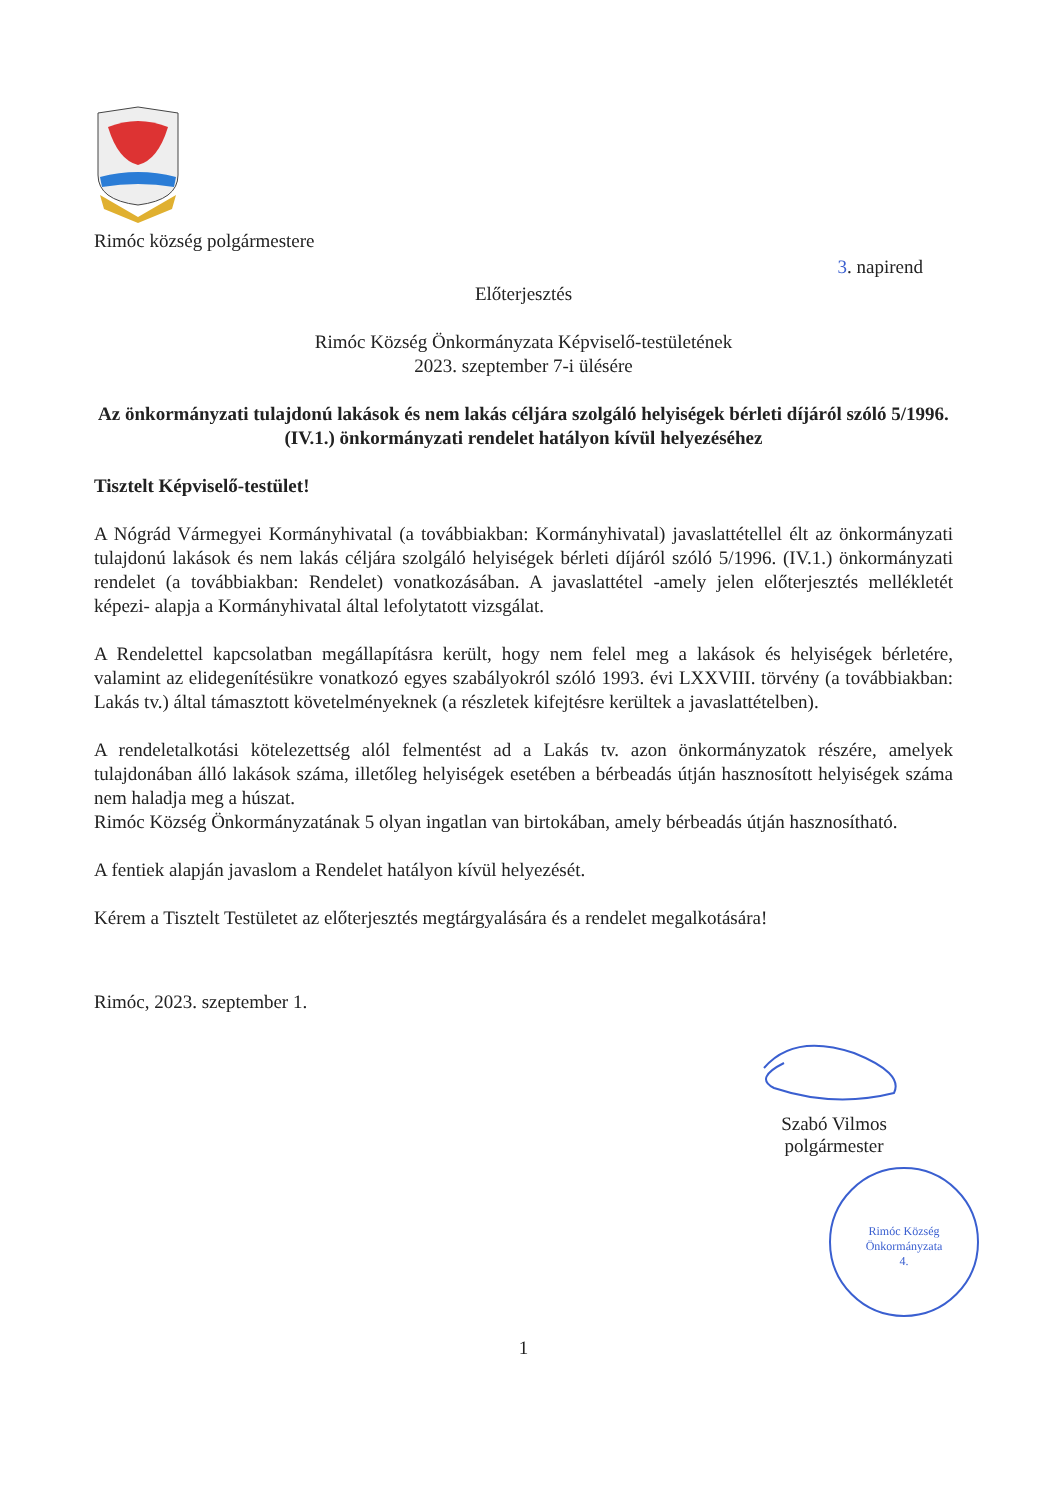Rimóc község polgármestere
3. napirend
Előterjesztés
Rimóc Község Önkormányzata Képviselő-testületének
2023. szeptember 7-i ülésére
Az önkormányzati tulajdonú lakások és nem lakás céljára szolgáló helyiségek bérleti díjáról szóló 5/1996. (IV.1.) önkormányzati rendelet hatályon kívül helyezéséhez
Tisztelt Képviselő-testület!
A Nógrád Vármegyei Kormányhivatal (a továbbiakban: Kormányhivatal) javaslattétellel élt az önkormányzati tulajdonú lakások és nem lakás céljára szolgáló helyiségek bérleti díjáról szóló 5/1996. (IV.1.) önkormányzati rendelet (a továbbiakban: Rendelet) vonatkozásában. A javaslattétel -amely jelen előterjesztés mellékletét képezi- alapja a Kormányhivatal által lefolytatott vizsgálat.
A Rendelettel kapcsolatban megállapításra került, hogy nem felel meg a lakások és helyiségek bérletére, valamint az elidegenítésükre vonatkozó egyes szabályokról szóló 1993. évi LXXVIII. törvény (a továbbiakban: Lakás tv.) által támasztott követelményeknek (a részletek kifejtésre kerültek a javaslattételben).
A rendeletalkotási kötelezettség alól felmentést ad a Lakás tv. azon önkormányzatok részére, amelyek tulajdonában álló lakások száma, illetőleg helyiségek esetében a bérbeadás útján hasznosított helyiségek száma nem haladja meg a húszat.
Rimóc Község Önkormányzatának 5 olyan ingatlan van birtokában, amely bérbeadás útján hasznosítható.
A fentiek alapján javaslom a Rendelet hatályon kívül helyezését.
Kérem a Tisztelt Testületet az előterjesztés megtárgyalására és a rendelet megalkotására!
Rimóc, 2023. szeptember 1.
Szabó Vilmos
polgármester
Rimóc Község Önkormányzata
4.
1